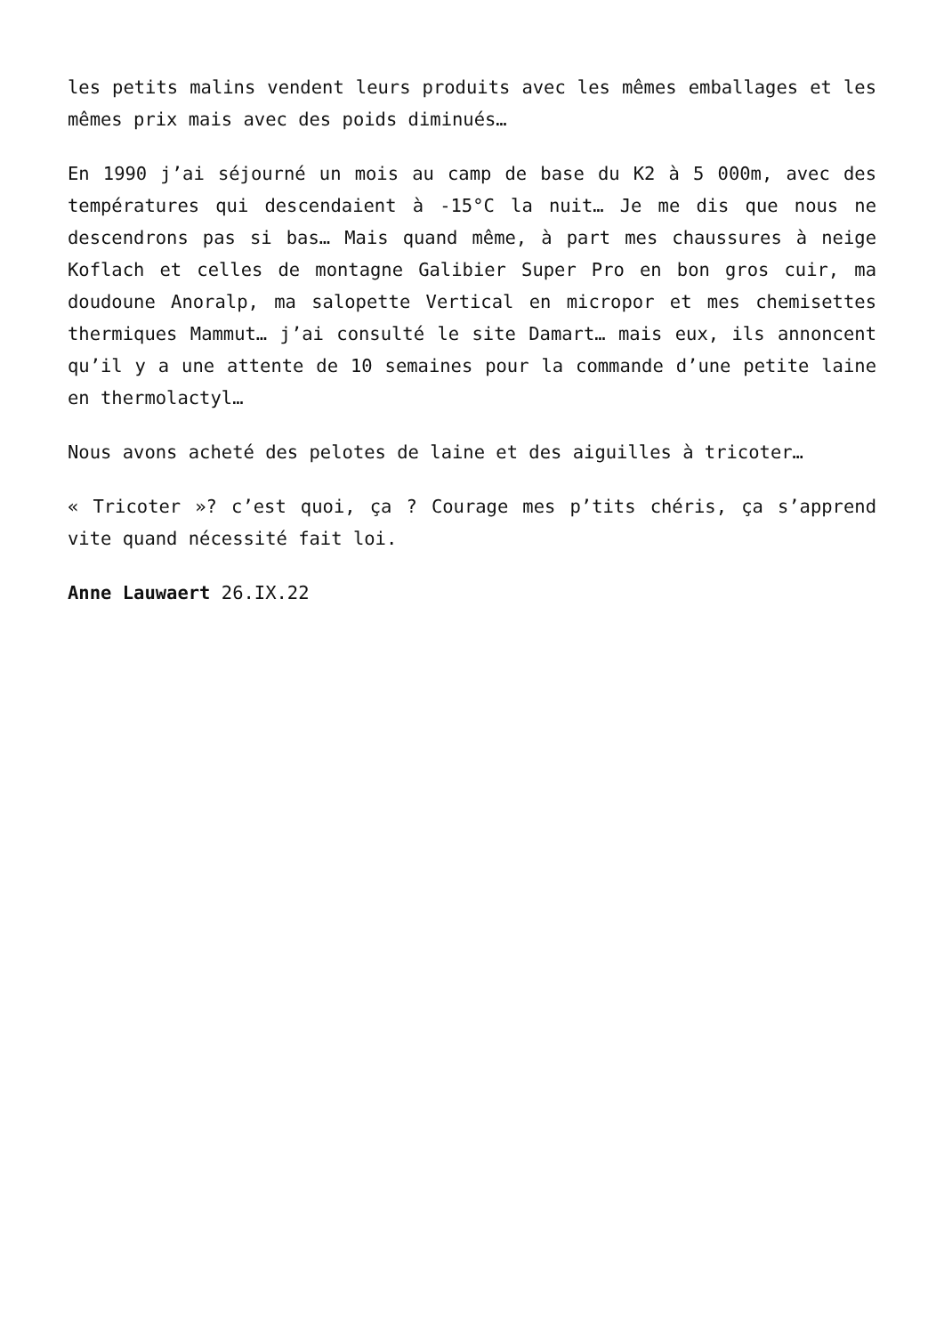les petits malins vendent leurs produits avec les mêmes emballages et les mêmes prix mais avec des poids diminués…
En 1990 j’ai séjourné un mois au camp de base du K2 à 5 000m, avec des températures qui descendaient à -15°C la nuit… Je me dis que nous ne descendrons pas si bas… Mais quand même, à part mes chaussures à neige Koflach et celles de montagne Galibier Super Pro en bon gros cuir, ma doudoune Anoralp, ma salopette Vertical en micropor et mes chemisettes thermiques Mammut… j’ai consulté le site Damart… mais eux, ils annoncent qu’il y a une attente de 10 semaines pour la commande d’une petite laine en thermolactyl…
Nous avons acheté des pelotes de laine et des aiguilles à tricoter…
« Tricoter »? c’est quoi, ça ? Courage mes p’tits chéris, ça s’apprend vite quand nécessité fait loi.
Anne Lauwaert 26.IX.22